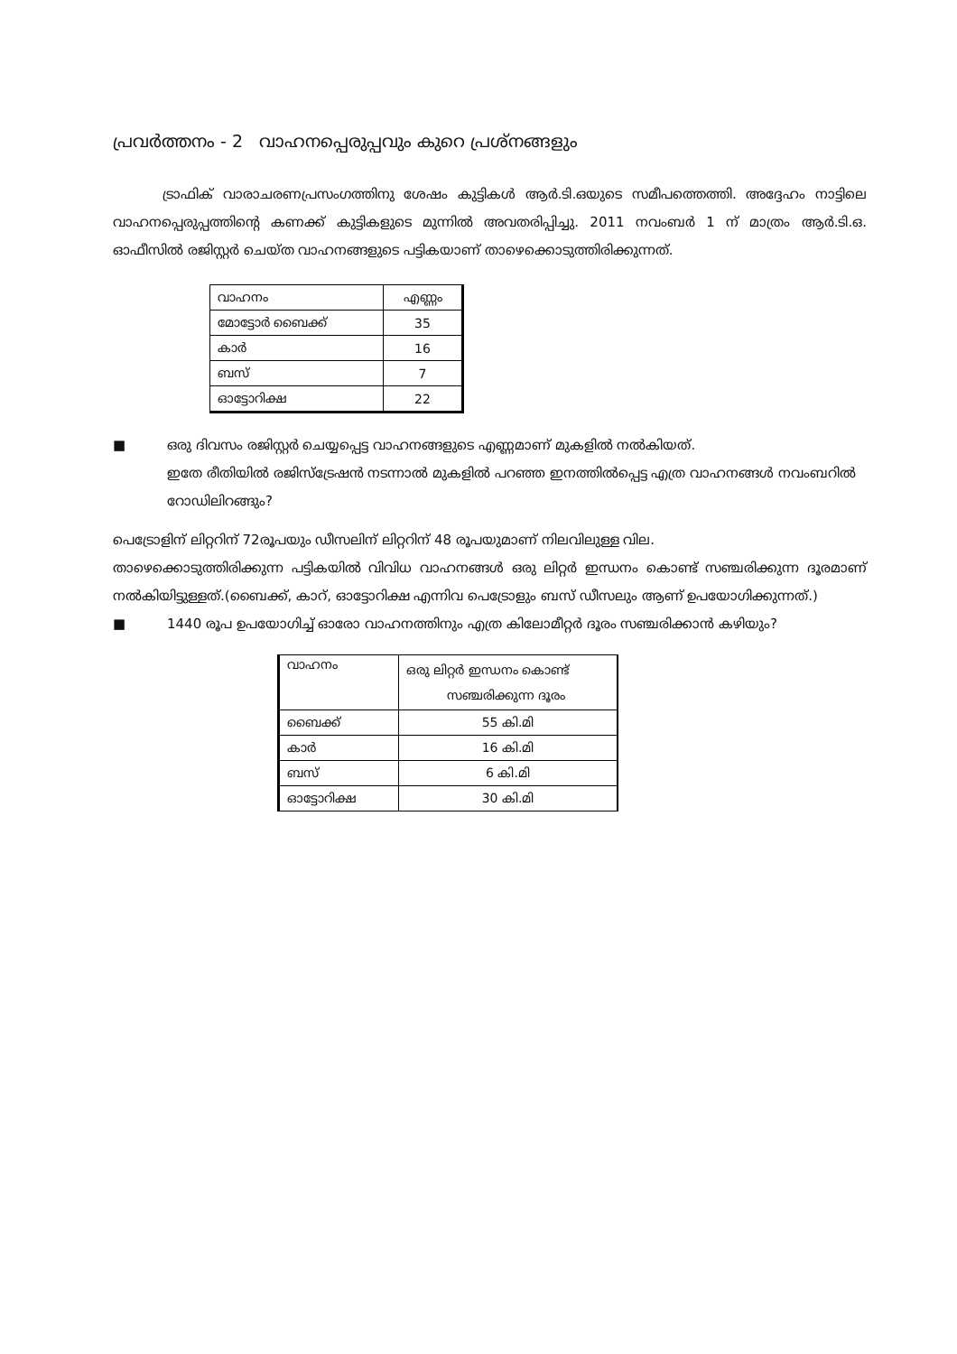പ്രവർത്തനം - 2 വാഹനപ്പെരുപ്പവും കുറെ പ്രശ്നങ്ങളും
ട്രാഫിക് വാരാചരണപ്രസംഗത്തിനു ശേഷം കുട്ടികൾ ആർ.ടി.ഒയുടെ സമീപത്തെത്തി. അദ്ദേഹം നാട്ടിലെ വാഹനപ്പെരുപ്പത്തിന്റെ കണക്ക് കുട്ടികളുടെ മുന്നിൽ അവതരിപ്പിച്ചു. 2011 നവംബർ 1 ന് മാത്രം ആർ.ടി.ഒ. ഓഫീസിൽ രജിസ്റ്റർ ചെയ്ത വാഹനങ്ങളുടെ പട്ടികയാണ് താഴെക്കൊടുത്തിരിക്കുന്നത്.
| വാഹനം | എണ്ണം |
| മോട്ടോർ ബൈക്ക് | 35 |
| കാർ | 16 |
| ബസ് | 7 |
| ഓട്ടോറിക്ഷ | 22 |
■ ഒരു ദിവസം രജിസ്റ്റർ ചെയ്യപ്പെട്ട വാഹനങ്ങളുടെ എണ്ണമാണ് മുകളിൽ നൽകിയത്.
ഇതേ രീതിയിൽ രജിസ്ട്രേഷൻ നടന്നാൽ മുകളിൽ പറഞ്ഞ ഇനത്തിൽപ്പെട്ട എത്ര വാഹനങ്ങൾ നവംബറിൽ റോഡിലിറങ്ങും?
പെട്രോളിന് ലിറ്ററിന് 72രൂപയും ഡീസലിന് ലിറ്ററിന് 48 രൂപയുമാണ് നിലവിലുള്ള വില.
താഴെക്കൊടുത്തിരിക്കുന്ന പട്ടികയിൽ വിവിധ വാഹനങ്ങൾ ഒരു ലിറ്റർ ഇന്ധനം കൊണ്ട് സഞ്ചരിക്കുന്ന ദൂരമാണ് നൽകിയിട്ടുള്ളത്.(ബൈക്ക്, കാറ്, ഓട്ടോറിക്ഷ എന്നിവ പെട്രോളും ബസ് ഡീസലും ആണ് ഉപയോഗിക്കുന്നത്.)
■ 1440 രൂപ ഉപയോഗിച്ച് ഓരോ വാഹനത്തിനും എത്ര കിലോമീറ്റർ ദൂരം സഞ്ചരിക്കാൻ കഴിയും?
| വാഹനം | ഒരു ലിറ്റർ ഇന്ധനം കൊണ്ട് സഞ്ചരിക്കുന്ന ദൂരം |
| ബൈക്ക് | 55 കി.മി |
| കാർ | 16 കി.മി |
| ബസ് | 6 കി.മി |
| ഓട്ടോറിക്ഷ | 30 കി.മി |